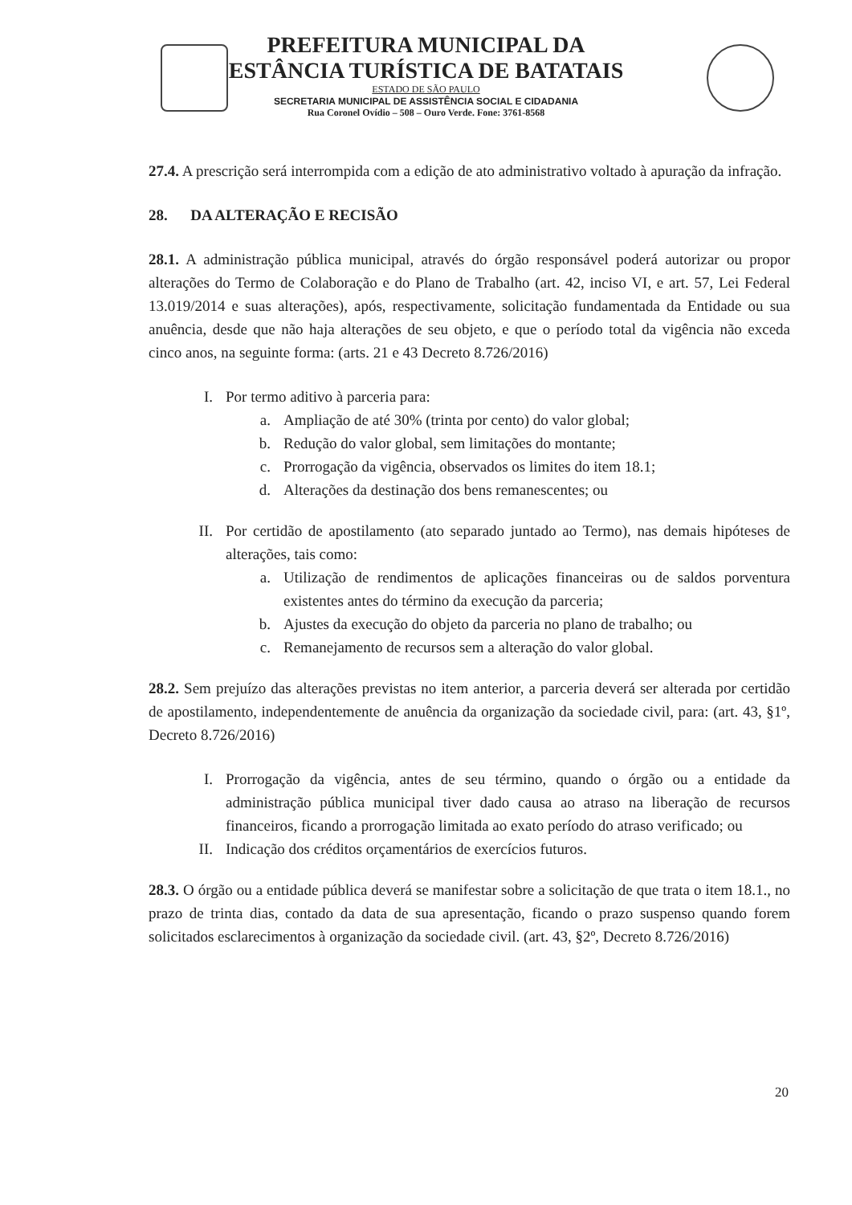PREFEITURA MUNICIPAL DA
ESTÂNCIA TURÍSTICA DE BATATAIS
ESTADO DE SÃO PAULO
SECRETARIA MUNICIPAL DE ASSISTÊNCIA SOCIAL E CIDADANIA
Rua Coronel Ovídio – 508 – Ouro Verde. Fone: 3761-8568
27.4. A prescrição será interrompida com a edição de ato administrativo voltado à apuração da infração.
28. DA ALTERAÇÃO E RECISÃO
28.1. A administração pública municipal, através do órgão responsável poderá autorizar ou propor alterações do Termo de Colaboração e do Plano de Trabalho (art. 42, inciso VI, e art. 57, Lei Federal 13.019/2014 e suas alterações), após, respectivamente, solicitação fundamentada da Entidade ou sua anuência, desde que não haja alterações de seu objeto, e que o período total da vigência não exceda cinco anos, na seguinte forma: (arts. 21 e 43 Decreto 8.726/2016)
I. Por termo aditivo à parceria para:
a. Ampliação de até 30% (trinta por cento) do valor global;
b. Redução do valor global, sem limitações do montante;
c. Prorrogação da vigência, observados os limites do item 18.1;
d. Alterações da destinação dos bens remanescentes; ou
II. Por certidão de apostilamento (ato separado juntado ao Termo), nas demais hipóteses de alterações, tais como:
a. Utilização de rendimentos de aplicações financeiras ou de saldos porventura existentes antes do término da execução da parceria;
b. Ajustes da execução do objeto da parceria no plano de trabalho; ou
c. Remanejamento de recursos sem a alteração do valor global.
28.2. Sem prejuízo das alterações previstas no item anterior, a parceria deverá ser alterada por certidão de apostilamento, independentemente de anuência da organização da sociedade civil, para: (art. 43, §1º, Decreto 8.726/2016)
I. Prorrogação da vigência, antes de seu término, quando o órgão ou a entidade da administração pública municipal tiver dado causa ao atraso na liberação de recursos financeiros, ficando a prorrogação limitada ao exato período do atraso verificado; ou
II. Indicação dos créditos orçamentários de exercícios futuros.
28.3. O órgão ou a entidade pública deverá se manifestar sobre a solicitação de que trata o item 18.1., no prazo de trinta dias, contado da data de sua apresentação, ficando o prazo suspenso quando forem solicitados esclarecimentos à organização da sociedade civil. (art. 43, §2º, Decreto 8.726/2016)
20